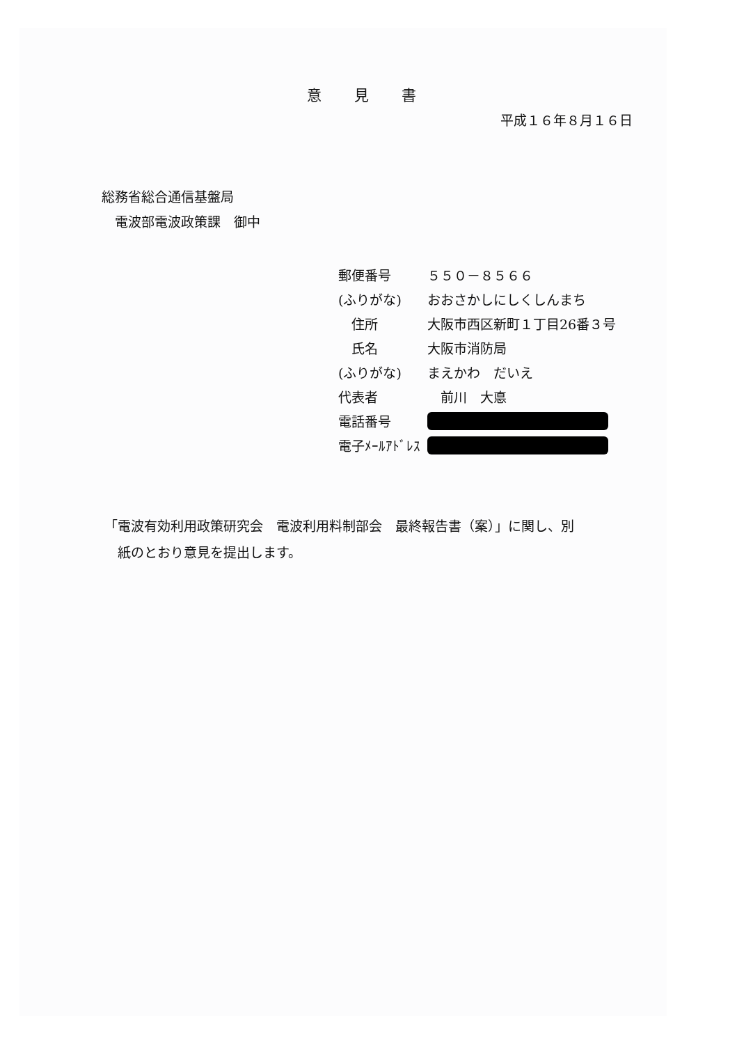意 見 書
平成１６年８月１６日
総務省総合通信基盤局
　電波部電波政策課　御中
| 郵便番号 | ５５０－８５６６ |
| (ふりがな) | おおさかしにしくしんまち |
| 住所 | 大阪市西区新町１丁目26番３号 |
| 氏名 | 大阪市消防局 |
| (ふりがな) | まえかわ だいえ |
| 代表者 | 前川 大悳 |
| 電話番号 | |
| 電子ﾒｰﾙｱﾄﾞﾚｽ | |
「電波有効利用政策研究会　電波利用料制部会　最終報告書（案）」に関し、別
　紙のとおり意見を提出します。